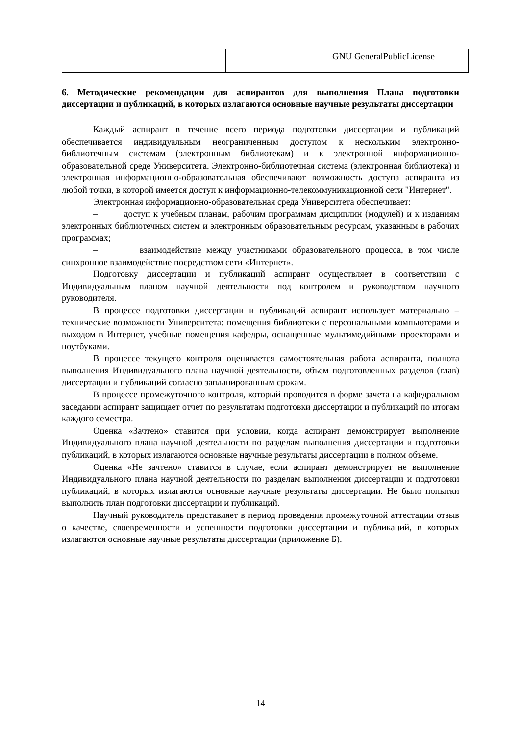| | | | GNU GeneralPublicLicense |
6. Методические рекомендации для аспирантов для выполнения Плана подготовки диссертации и публикаций, в которых излагаются основные научные результаты диссертации
Каждый аспирант в течение всего периода подготовки диссертации и публикаций обеспечивается индивидуальным неограниченным доступом к нескольким электронно-библиотечным системам (электронным библиотекам) и к электронной информационно-образовательной среде Университета. Электронно-библиотечная система (электронная библиотека) и электронная информационно-образовательная обеспечивают возможность доступа аспиранта из любой точки, в которой имеется доступ к информационно-телекоммуникационной сети "Интернет".
Электронная информационно-образовательная среда Университета обеспечивает:
– доступ к учебным планам, рабочим программам дисциплин (модулей) и к изданиям электронных библиотечных систем и электронным образовательным ресурсам, указанным в рабочих программах;
– взаимодействие между участниками образовательного процесса, в том числе синхронное взаимодействие посредством сети «Интернет».
Подготовку диссертации и публикаций аспирант осуществляет в соответствии с Индивидуальным планом научной деятельности под контролем и руководством научного руководителя.
В процессе подготовки диссертации и публикаций аспирант использует материально – технические возможности Университета: помещения библиотеки с персональными компьютерами и выходом в Интернет, учебные помещения кафедры, оснащенные мультимедийными проекторами и ноутбуками.
В процессе текущего контроля оценивается самостоятельная работа аспиранта, полнота выполнения Индивидуального плана научной деятельности, объем подготовленных разделов (глав) диссертации и публикаций согласно запланированным срокам.
В процессе промежуточного контроля, который проводится в форме зачета на кафедральном заседании аспирант защищает отчет по результатам подготовки диссертации и публикаций по итогам каждого семестра.
Оценка «Зачтено» ставится при условии, когда аспирант демонстрирует выполнение Индивидуального плана научной деятельности по разделам выполнения диссертации и подготовки публикаций, в которых излагаются основные научные результаты диссертации в полном объеме.
Оценка «Не зачтено» ставится в случае, если аспирант демонстрирует не выполнение Индивидуального плана научной деятельности по разделам выполнения диссертации и подготовки публикаций, в которых излагаются основные научные результаты диссертации. Не было попытки выполнить план подготовки диссертации и публикаций.
Научный руководитель представляет в период проведения промежуточной аттестации отзыв о качестве, своевременности и успешности подготовки диссертации и публикаций, в которых излагаются основные научные результаты диссертации (приложение Б).
14